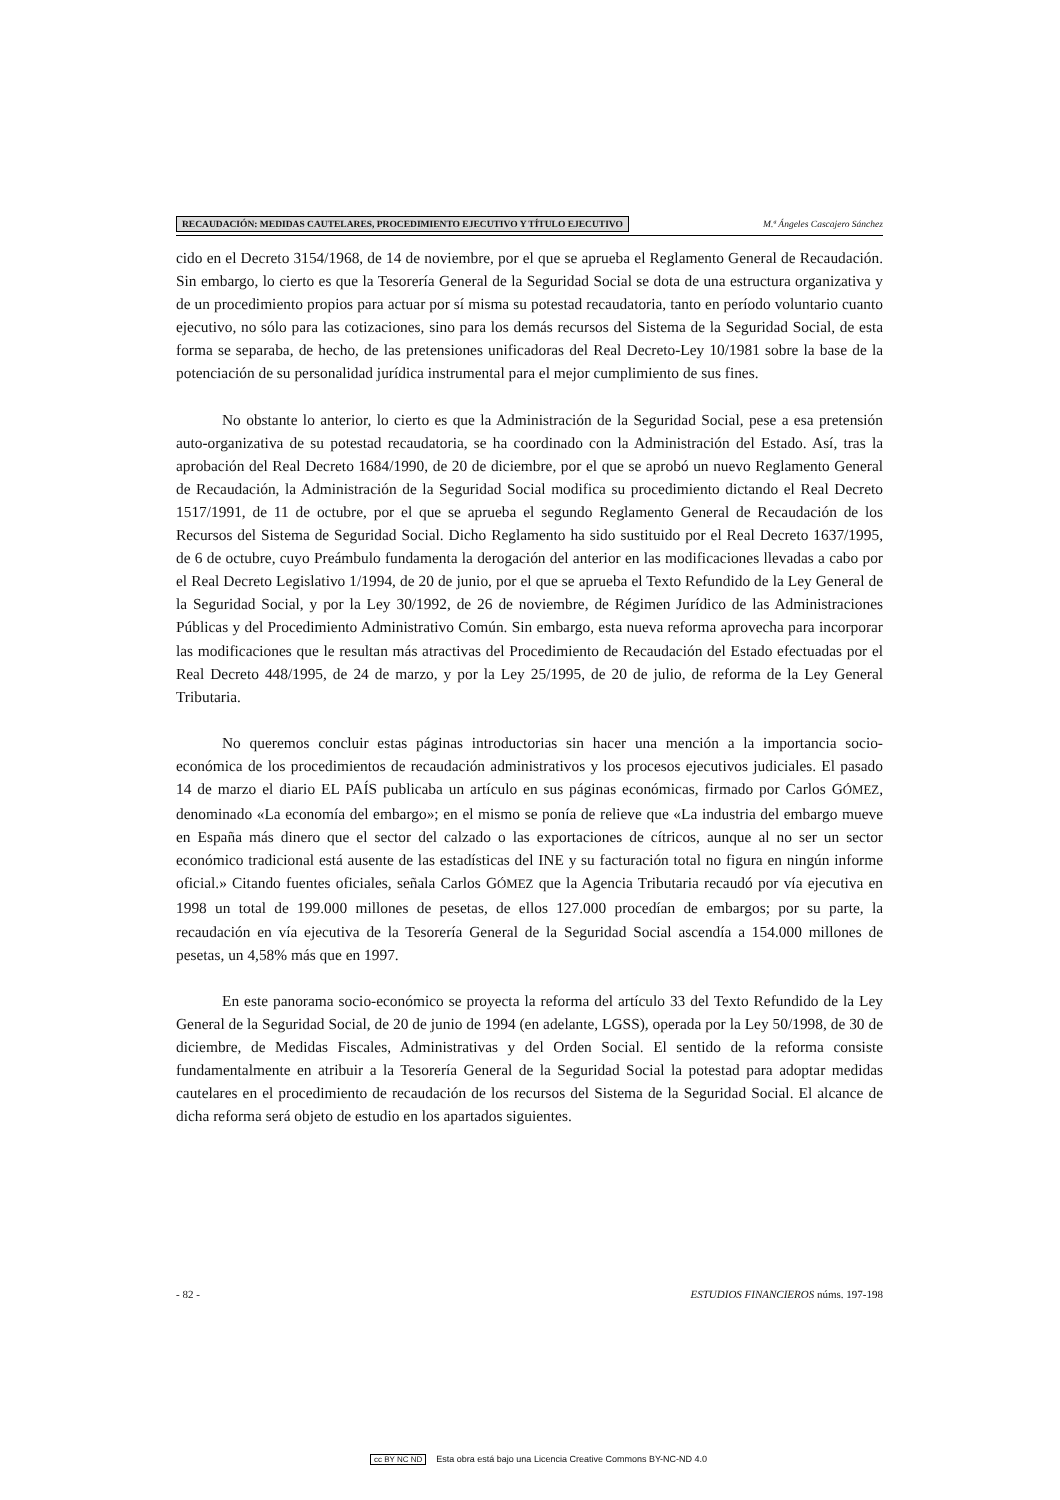RECAUDACIÓN: MEDIDAS CAUTELARES, PROCEDIMIENTO EJECUTIVO Y TÍTULO EJECUTIVO
M.ª Ángeles Cascajero Sánchez
cido en el Decreto 3154/1968, de 14 de noviembre, por el que se aprueba el Reglamento General de Recaudación. Sin embargo, lo cierto es que la Tesorería General de la Seguridad Social se dota de una estructura organizativa y de un procedimiento propios para actuar por sí misma su potestad recaudatoria, tanto en período voluntario cuanto ejecutivo, no sólo para las cotizaciones, sino para los demás recursos del Sistema de la Seguridad Social, de esta forma se separaba, de hecho, de las pretensiones unificadoras del Real Decreto-Ley 10/1981 sobre la base de la potenciación de su personalidad jurídica instrumental para el mejor cumplimiento de sus fines.
No obstante lo anterior, lo cierto es que la Administración de la Seguridad Social, pese a esa pretensión auto-organizativa de su potestad recaudatoria, se ha coordinado con la Administración del Estado. Así, tras la aprobación del Real Decreto 1684/1990, de 20 de diciembre, por el que se aprobó un nuevo Reglamento General de Recaudación, la Administración de la Seguridad Social modifica su procedimiento dictando el Real Decreto 1517/1991, de 11 de octubre, por el que se aprueba el segundo Reglamento General de Recaudación de los Recursos del Sistema de Seguridad Social. Dicho Reglamento ha sido sustituido por el Real Decreto 1637/1995, de 6 de octubre, cuyo Preámbulo fundamenta la derogación del anterior en las modificaciones llevadas a cabo por el Real Decreto Legislativo 1/1994, de 20 de junio, por el que se aprueba el Texto Refundido de la Ley General de la Seguridad Social, y por la Ley 30/1992, de 26 de noviembre, de Régimen Jurídico de las Administraciones Públicas y del Procedimiento Administrativo Común. Sin embargo, esta nueva reforma aprovecha para incorporar las modificaciones que le resultan más atractivas del Procedimiento de Recaudación del Estado efectuadas por el Real Decreto 448/1995, de 24 de marzo, y por la Ley 25/1995, de 20 de julio, de reforma de la Ley General Tributaria.
No queremos concluir estas páginas introductorias sin hacer una mención a la importancia socio-económica de los procedimientos de recaudación administrativos y los procesos ejecutivos judiciales. El pasado 14 de marzo el diario EL PAÍS publicaba un artículo en sus páginas económicas, firmado por Carlos GÓMEZ, denominado «La economía del embargo»; en el mismo se ponía de relieve que «La industria del embargo mueve en España más dinero que el sector del calzado o las exportaciones de cítricos, aunque al no ser un sector económico tradicional está ausente de las estadísticas del INE y su facturación total no figura en ningún informe oficial.» Citando fuentes oficiales, señala Carlos GÓMEZ que la Agencia Tributaria recaudó por vía ejecutiva en 1998 un total de 199.000 millones de pesetas, de ellos 127.000 procedían de embargos; por su parte, la recaudación en vía ejecutiva de la Tesorería General de la Seguridad Social ascendía a 154.000 millones de pesetas, un 4,58% más que en 1997.
En este panorama socio-económico se proyecta la reforma del artículo 33 del Texto Refundido de la Ley General de la Seguridad Social, de 20 de junio de 1994 (en adelante, LGSS), operada por la Ley 50/1998, de 30 de diciembre, de Medidas Fiscales, Administrativas y del Orden Social. El sentido de la reforma consiste fundamentalmente en atribuir a la Tesorería General de la Seguridad Social la potestad para adoptar medidas cautelares en el procedimiento de recaudación de los recursos del Sistema de la Seguridad Social. El alcance de dicha reforma será objeto de estudio en los apartados siguientes.
- 82 - ESTUDIOS FINANCIEROS núms. 197-198
cc BY NC ND Esta obra está bajo una Licencia Creative Commons BY-NC-ND 4.0